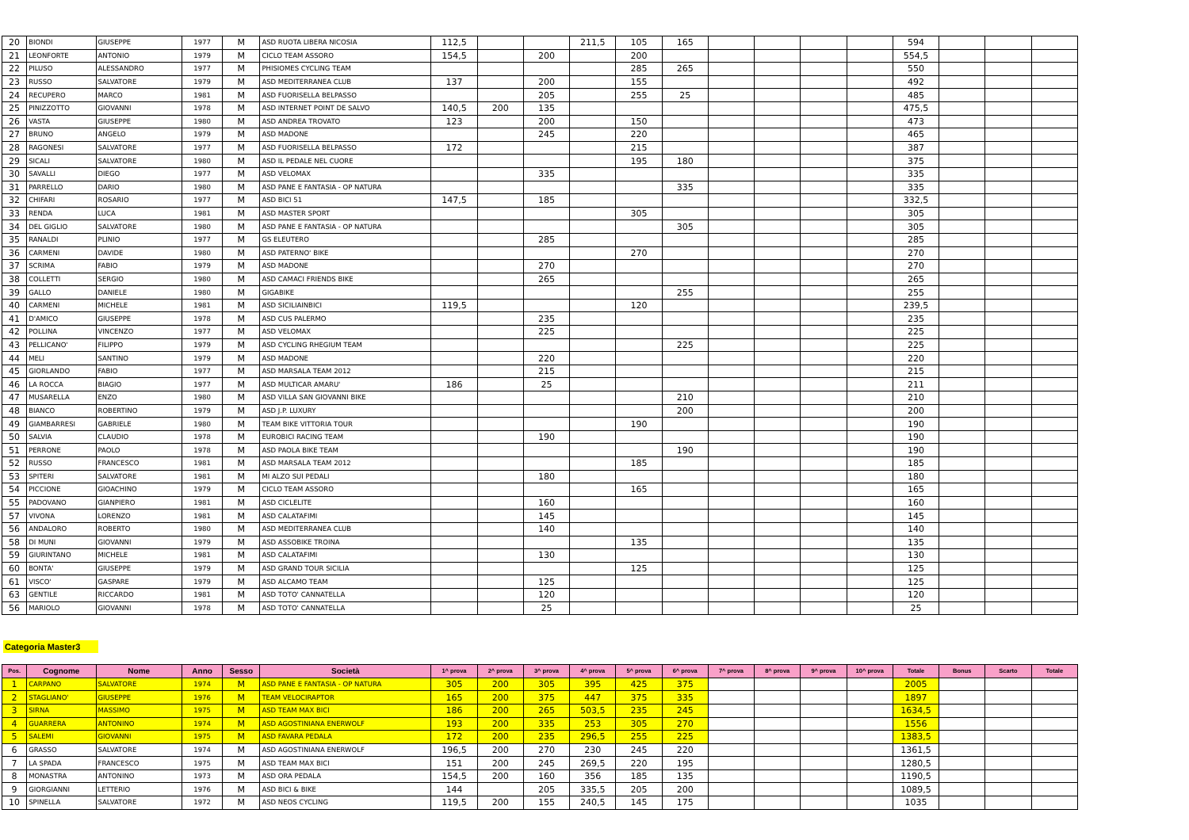| 20 | BIONDI | GIUSEPPE | 1977 | M | ASD RUOTA LIBERA NICOSIA | 112,5 | | | 211,5 | 105 | 165 | | | | | 594 | | | |
| 21 | LEONFORTE | ANTONIO | 1979 | M | CICLO TEAM ASSORO | 154,5 | | 200 | | 200 | | | | | | 554,5 | | | |
| 22 | PILUSO | ALESSANDRO | 1977 | M | PHISIOMES CYCLING TEAM | | | | | 285 | 265 | | | | | 550 | | | |
| 23 | RUSSO | SALVATORE | 1979 | M | ASD MEDITERRANEA CLUB | 137 | | 200 | | 155 | | | | | | 492 | | | |
| 24 | RECUPERO | MARCO | 1981 | M | ASD FUORISELLA BELPASSO | | | 205 | | 255 | 25 | | | | | 485 | | | |
| 25 | PINIZZOTTO | GIOVANNI | 1978 | M | ASD INTERNET POINT DE SALVO | 140,5 | 200 | 135 | | | | | | | | 475,5 | | | |
| 26 | VASTA | GIUSEPPE | 1980 | M | ASD ANDREA TROVATO | 123 | | 200 | | 150 | | | | | | 473 | | | |
| 27 | BRUNO | ANGELO | 1979 | M | ASD MADONE | | | 245 | | 220 | | | | | | 465 | | | |
| 28 | RAGONESI | SALVATORE | 1977 | M | ASD FUORISELLA BELPASSO | 172 | | | | 215 | | | | | | 387 | | | |
| 29 | SICALI | SALVATORE | 1980 | M | ASD IL PEDALE NEL CUORE | | | | | 195 | 180 | | | | | 375 | | | |
| 30 | SAVALLI | DIEGO | 1977 | M | ASD VELOMAX | | | 335 | | | | | | | | 335 | | | |
| 31 | PARRELLO | DARIO | 1980 | M | ASD PANE E FANTASIA - OP NATURA | | | | | | 335 | | | | | 335 | | | |
| 32 | CHIFARI | ROSARIO | 1977 | M | ASD BICI 51 | 147,5 | | 185 | | | | | | | | 332,5 | | | |
| 33 | RENDA | LUCA | 1981 | M | ASD MASTER SPORT | | | | | 305 | | | | | | 305 | | | |
| 34 | DEL GIGLIO | SALVATORE | 1980 | M | ASD PANE E FANTASIA - OP NATURA | | | | | | 305 | | | | | 305 | | | |
| 35 | RANALDI | PLINIO | 1977 | M | GS ELEUTERO | | | 285 | | | | | | | | 285 | | | |
| 36 | CARMENI | DAVIDE | 1980 | M | ASD PATERNO' BIKE | | | | | 270 | | | | | | 270 | | | |
| 37 | SCRIMA | FABIO | 1979 | M | ASD MADONE | | | 270 | | | | | | | | 270 | | | |
| 38 | COLLETTI | SERGIO | 1980 | M | ASD CAMACI FRIENDS BIKE | | | 265 | | | | | | | | 265 | | | |
| 39 | GALLO | DANIELE | 1980 | M | GIGABIKE | | | | | | 255 | | | | | 255 | | | |
| 40 | CARMENI | MICHELE | 1981 | M | ASD SICILIAINBICI | 119,5 | | | | 120 | | | | | | 239,5 | | | |
| 41 | D'AMICO | GIUSEPPE | 1978 | M | ASD CUS PALERMO | | | 235 | | | | | | | | 235 | | | |
| 42 | POLLINA | VINCENZO | 1977 | M | ASD VELOMAX | | | 225 | | | | | | | | 225 | | | |
| 43 | PELLICANO' | FILIPPO | 1979 | M | ASD CYCLING RHEGIUM TEAM | | | | | | 225 | | | | | 225 | | | |
| 44 | MELI | SANTINO | 1979 | M | ASD MADONE | | | 220 | | | | | | | | 220 | | | |
| 45 | GIORLANDO | FABIO | 1977 | M | ASD MARSALA TEAM 2012 | | | 215 | | | | | | | | 215 | | | |
| 46 | LA ROCCA | BIAGIO | 1977 | M | ASD MULTICAR AMARU' | 186 | | 25 | | | | | | | | 211 | | | |
| 47 | MUSARELLA | ENZO | 1980 | M | ASD VILLA SAN GIOVANNI BIKE | | | | | | 210 | | | | | 210 | | | |
| 48 | BIANCO | ROBERTINO | 1979 | M | ASD J.P. LUXURY | | | | | | 200 | | | | | 200 | | | |
| 49 | GIAMBARRESI | GABRIELE | 1980 | M | TEAM BIKE VITTORIA TOUR | | | | | 190 | | | | | | 190 | | | |
| 50 | SALVIA | CLAUDIO | 1978 | M | EUROBICI RACING TEAM | | | 190 | | | | | | | | 190 | | | |
| 51 | PERRONE | PAOLO | 1978 | M | ASD PAOLA BIKE TEAM | | | | | | 190 | | | | | 190 | | | |
| 52 | RUSSO | FRANCESCO | 1981 | M | ASD MARSALA TEAM 2012 | | | | | 185 | | | | | | 185 | | | |
| 53 | SPITERI | SALVATORE | 1981 | M | MI ALZO SUI PEDALI | | | 180 | | | | | | | | 180 | | | |
| 54 | PICCIONE | GIOACHINO | 1979 | M | CICLO TEAM ASSORO | | | | | 165 | | | | | | 165 | | | |
| 55 | PADOVANO | GIANPIERO | 1981 | M | ASD CICLELITE | | | 160 | | | | | | | | 160 | | | |
| 57 | VIVONA | LORENZO | 1981 | M | ASD CALATAFIMI | | | 145 | | | | | | | | 145 | | | |
| 56 | ANDALORO | ROBERTO | 1980 | M | ASD MEDITERRANEA CLUB | | | 140 | | | | | | | | 140 | | | |
| 58 | DI MUNI | GIOVANNI | 1979 | M | ASD ASSOBIKE TROINA | | | | | 135 | | | | | | 135 | | | |
| 59 | GIURINTANO | MICHELE | 1981 | M | ASD CALATAFIMI | | | 130 | | | | | | | | 130 | | | |
| 60 | BONTA' | GIUSEPPE | 1979 | M | ASD GRAND TOUR SICILIA | | | | | 125 | | | | | | 125 | | | |
| 61 | VISCO' | GASPARE | 1979 | M | ASD ALCAMO TEAM | | | 125 | | | | | | | | 125 | | | |
| 63 | GENTILE | RICCARDO | 1981 | M | ASD TOTO' CANNATELLA | | | 120 | | | | | | | | 120 | | | |
| 56 | MARIOLO | GIOVANNI | 1978 | M | ASD TOTO' CANNATELLA | | | 25 | | | | | | | | 25 | | | |
Categoria Master3
| Pos. | Cognome | Nome | Anno | Sesso | Società | 1^ prova | 2^ prova | 3^ prova | 4^ prova | 5^ prova | 6^ prova | 7^ prova | 8^ prova | 9^ prova | 10^ prova | Totale | Bonus | Scarto | Totale |
| --- | --- | --- | --- | --- | --- | --- | --- | --- | --- | --- | --- | --- | --- | --- | --- | --- | --- | --- | --- |
| 1 | CARPANO | SALVATORE | 1974 | M | ASD PANE E FANTASIA - OP NATURA | 305 | 200 | 305 | 395 | 425 | 375 | | | | | 2005 | | | |
| 2 | STAGLIANO' | GIUSEPPE | 1976 | M | TEAM VELOCIRAPTOR | 165 | 200 | 375 | 447 | 375 | 335 | | | | | 1897 | | | |
| 3 | SIRNA | MASSIMO | 1975 | M | ASD TEAM MAX BICI | 186 | 200 | 265 | 503,5 | 235 | 245 | | | | | 1634,5 | | | |
| 4 | GUARRERA | ANTONINO | 1974 | M | ASD AGOSTINIANA ENERWOLF | 193 | 200 | 335 | 253 | 305 | 270 | | | | | 1556 | | | |
| 5 | SALEMI | GIOVANNI | 1975 | M | ASD FAVARA PEDALA | 172 | 200 | 235 | 296,5 | 255 | 225 | | | | | 1383,5 | | | |
| 6 | GRASSO | SALVATORE | 1974 | M | ASD AGOSTINIANA ENERWOLF | 196,5 | 200 | 270 | 230 | 245 | 220 | | | | | 1361,5 | | | |
| 7 | LA SPADA | FRANCESCO | 1975 | M | ASD TEAM MAX BICI | 151 | 200 | 245 | 269,5 | 220 | 195 | | | | | 1280,5 | | | |
| 8 | MONASTRA | ANTONINO | 1973 | M | ASD ORA PEDALA | 154,5 | 200 | 160 | 356 | 185 | 135 | | | | | 1190,5 | | | |
| 9 | GIORGIANNI | LETTERIO | 1976 | M | ASD BICI & BIKE | 144 | | 205 | 335,5 | 205 | 200 | | | | | 1089,5 | | | |
| 10 | SPINELLA | SALVATORE | 1972 | M | ASD NEOS CYCLING | 119,5 | 200 | 155 | 240,5 | 145 | 175 | | | | | 1035 | | | |